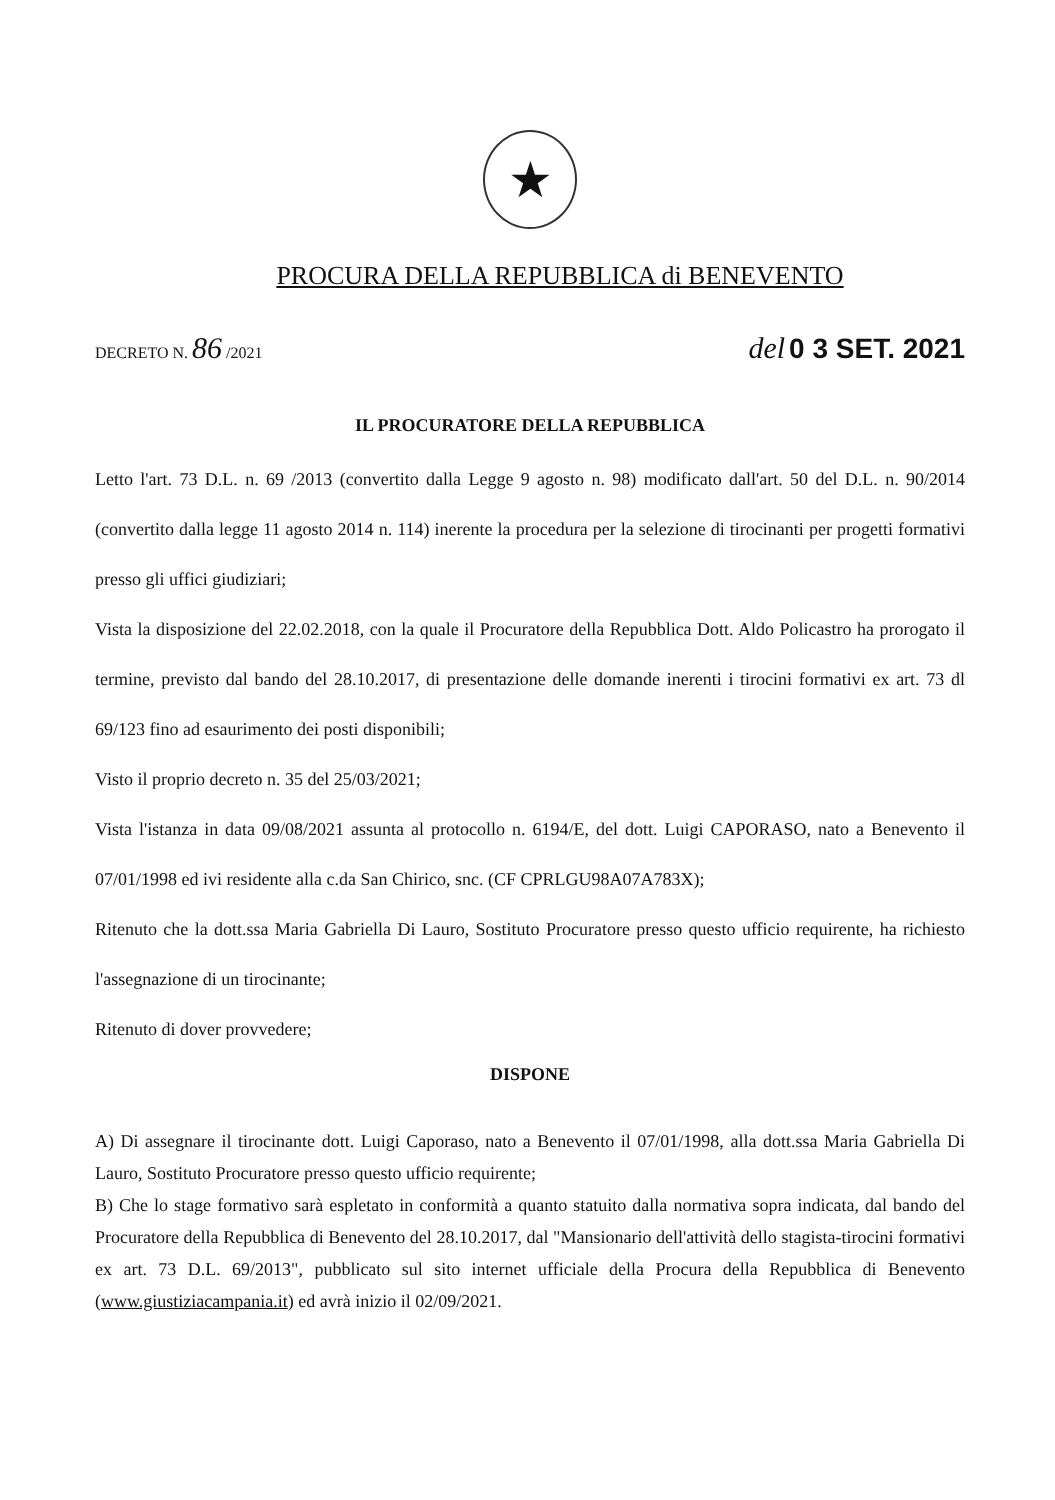★
PROCURA DELLA REPUBBLICA di BENEVENTO
DECRETO N. 86 /2021 del 0 3 SET. 2021
IL PROCURATORE DELLA REPUBBLICA
Letto l'art. 73 D.L. n. 69 /2013 (convertito dalla Legge 9 agosto n. 98) modificato dall'art. 50 del D.L. n. 90/2014 (convertito dalla legge 11 agosto 2014 n. 114) inerente la procedura per la selezione di tirocinanti per progetti formativi presso gli uffici giudiziari;
Vista la disposizione del 22.02.2018, con la quale il Procuratore della Repubblica Dott. Aldo Policastro ha prorogato il termine, previsto dal bando del 28.10.2017, di presentazione delle domande inerenti i tirocini formativi ex art. 73 dl 69/123 fino ad esaurimento dei posti disponibili;
Visto il proprio decreto n. 35 del 25/03/2021;
Vista l'istanza in data 09/08/2021 assunta al protocollo n. 6194/E, del dott. Luigi CAPORASO, nato a Benevento il 07/01/1998 ed ivi residente alla c.da San Chirico, snc. (CF CPRLGU98A07A783X);
Ritenuto che la dott.ssa Maria Gabriella Di Lauro, Sostituto Procuratore presso questo ufficio requirente, ha richiesto l'assegnazione di un tirocinante;
Ritenuto di dover provvedere;
DISPONE
A) Di assegnare il tirocinante dott. Luigi Caporaso, nato a Benevento il 07/01/1998, alla dott.ssa Maria Gabriella Di Lauro, Sostituto Procuratore presso questo ufficio requirente;
B) Che lo stage formativo sarà espletato in conformità a quanto statuito dalla normativa sopra indicata, dal bando del Procuratore della Repubblica di Benevento del 28.10.2017, dal "Mansionario dell'attività dello stagista-tirocini formativi ex art. 73 D.L. 69/2013", pubblicato sul sito internet ufficiale della Procura della Repubblica di Benevento (www.giustiziacampania.it) ed avrà inizio il 02/09/2021.